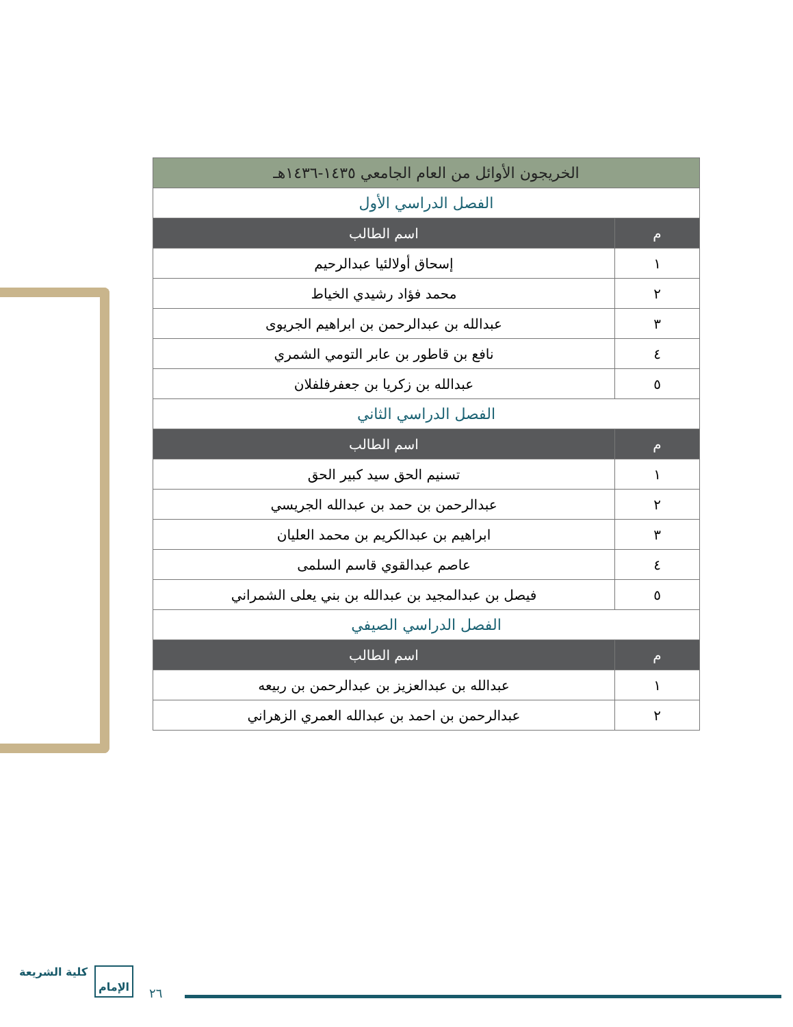| الخريجون الأوائل من العام الجامعي ١٤٣٥-١٤٣٦هـ | |
| --- | --- |
| الفصل الدراسي الأول | |
| م | اسم الطالب |
| ١ | إسحاق أولالئيا عبدالرحيم |
| ٢ | محمد فؤاد رشيدي الخياط |
| ٣ | عبدالله بن عبدالرحمن بن ابراهيم الجريوى |
| ٤ | نافع بن قاطور بن عابر التومي الشمري |
| ٥ | عبدالله بن زكريا بن جعفرفلفلان |
| الفصل الدراسي الثاني | |
| م | اسم الطالب |
| ١ | تسنيم الحق سيد كبير الحق |
| ٢ | عبدالرحمن بن حمد بن عبدالله الجريسي |
| ٣ | ابراهيم بن عبدالكريم بن محمد العليان |
| ٤ | عاصم عبدالقوي قاسم السلمى |
| ٥ | فيصل بن عبدالمجيد بن عبدالله بن بني يعلى الشمراني |
| الفصل الدراسي الصيفي | |
| م | اسم الطالب |
| ١ | عبدالله بن عبدالعزيز بن عبدالرحمن بن ربيعه |
| ٢ | عبدالرحمن بن احمد بن عبدالله العمري الزهراني |
كلية الشريعة الإمام
٢٦